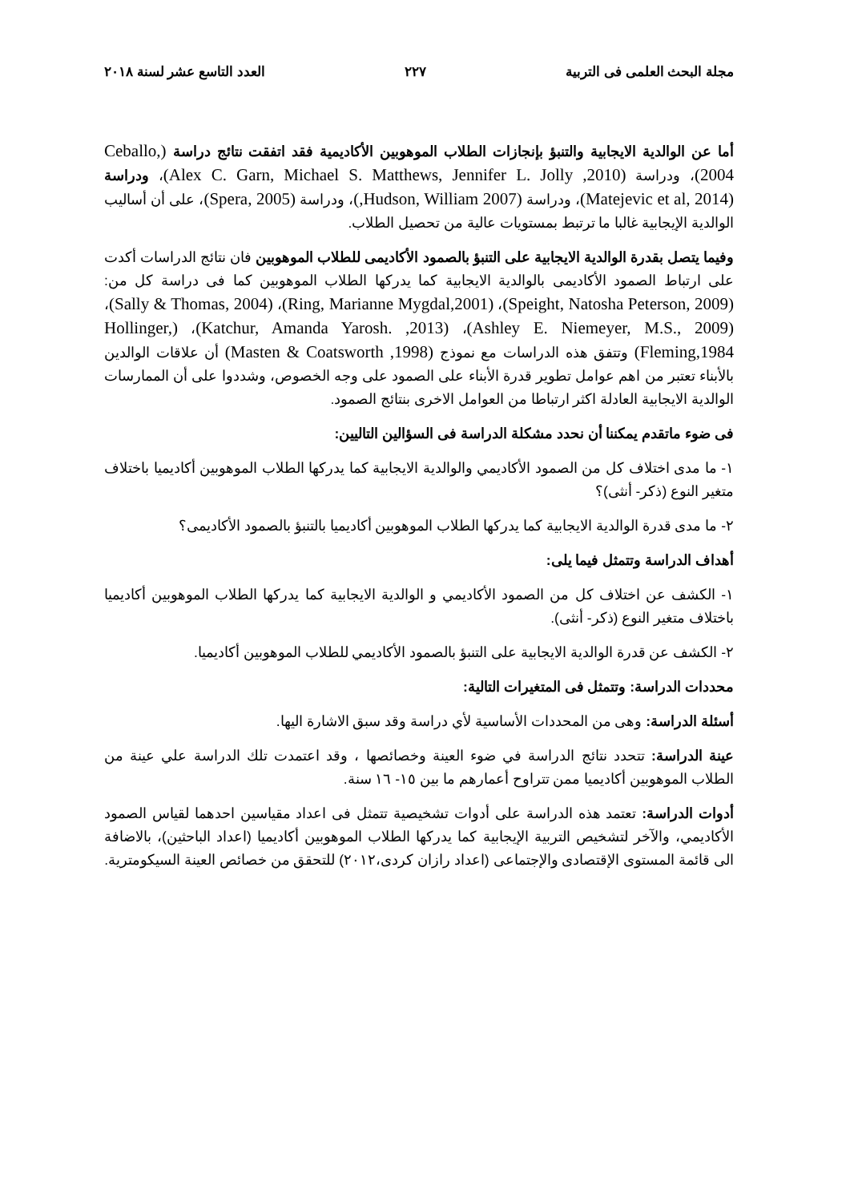مجلة البحث العلمى فى التربية ٢٢٧ العدد التاسع عشر لسنة ٢٠١٨
أما عن الوالدية الايجابية والتنبؤ بإنجازات الطلاب الموهوبين الأكاديمية فقد اتفقت نتائج دراسة (Ceballo, 2004)، ودراسة (Alex C. Garn, Michael S. Matthews, Jennifer L. Jolly ,2010)، ودراسة (Matejevic et al, 2014)، ودراسة (Hudson, William 2007,)، ودراسة (Spera, 2005)، على أن أساليب الوالدية الإيجابية غالبا ما ترتبط بمستويات عالية من تحصيل الطلاب.
وفيما يتصل بقدرة الوالدية الايجابية على التنبؤ بالصمود الأكاديمى للطلاب الموهوبين فان نتائج الدراسات أكدت على ارتباط الصمود الأكاديمى بالوالدية الايجابية كما يدركها الطلاب الموهوبين كما فى دراسة كل من: (Speight, Natosha Peterson, 2009)، (Ring, Marianne Mygdal,2001)، (Sally & Thomas, 2004)، (Ashley E. Niemeyer, M.S., 2009)، (Katchur, Amanda Yarosh. ,2013)، (Hollinger, Fleming,1984) وتتفق هذه الدراسات مع نموذج (Masten & Coatsworth ,1998) أن علاقات الوالدين بالأبناء تعتبر من اهم عوامل تطوير قدرة الأبناء على الصمود على وجه الخصوص، وشددوا على أن الممارسات الوالدية الايجابية العادلة اكثر ارتباطا من العوامل الاخرى بنتائج الصمود.
فى ضوء ماتقدم يمكننا أن نحدد مشكلة الدراسة فى السؤالين التاليين:
١- ما مدى اختلاف كل من الصمود الأكاديمي والوالدية الايجابية كما يدركها الطلاب الموهوبين أكاديميا باختلاف متغير النوع (ذكر- أنثى)؟
٢- ما مدى قدرة الوالدية الايجابية كما يدركها الطلاب الموهوبين أكاديميا بالتنبؤ بالصمود الأكاديمى؟
أهداف الدراسة وتتمثل فيما يلى:
١- الكشف عن اختلاف كل من الصمود الأكاديمي و الوالدية الايجابية كما يدركها الطلاب الموهوبين أكاديميا باختلاف متغير النوع (ذكر- أنثى).
٢- الكشف عن قدرة الوالدية الايجابية على التنبؤ بالصمود الأكاديمي للطلاب الموهوبين أكاديميا.
محددات الدراسة: وتتمثل فى المتغيرات التالية:
أسئلة الدراسة: وهى من المحددات الأساسية لأي دراسة وقد سبق الاشارة اليها.
عينة الدراسة: تتحدد نتائج الدراسة في ضوء العينة وخصائصها ، وقد اعتمدت تلك الدراسة علي عينة من الطلاب الموهوبين أكاديميا ممن تتراوح أعمارهم ما بين ١٥- ١٦ سنة.
أدوات الدراسة: تعتمد هذه الدراسة على أدوات تشخيصية تتمثل فى اعداد مقياسين احدهما لقياس الصمود الأكاديمي، والآخر لتشخيص التربية الإيجابية كما يدركها الطلاب الموهوبين أكاديميا (اعداد الباحثين)، بالاضافة الى قائمة المستوى الإقتصادى والإجتماعى (اعداد رازان كردى،٢٠١٢) للتحقق من خصائص العينة السيكومترية.